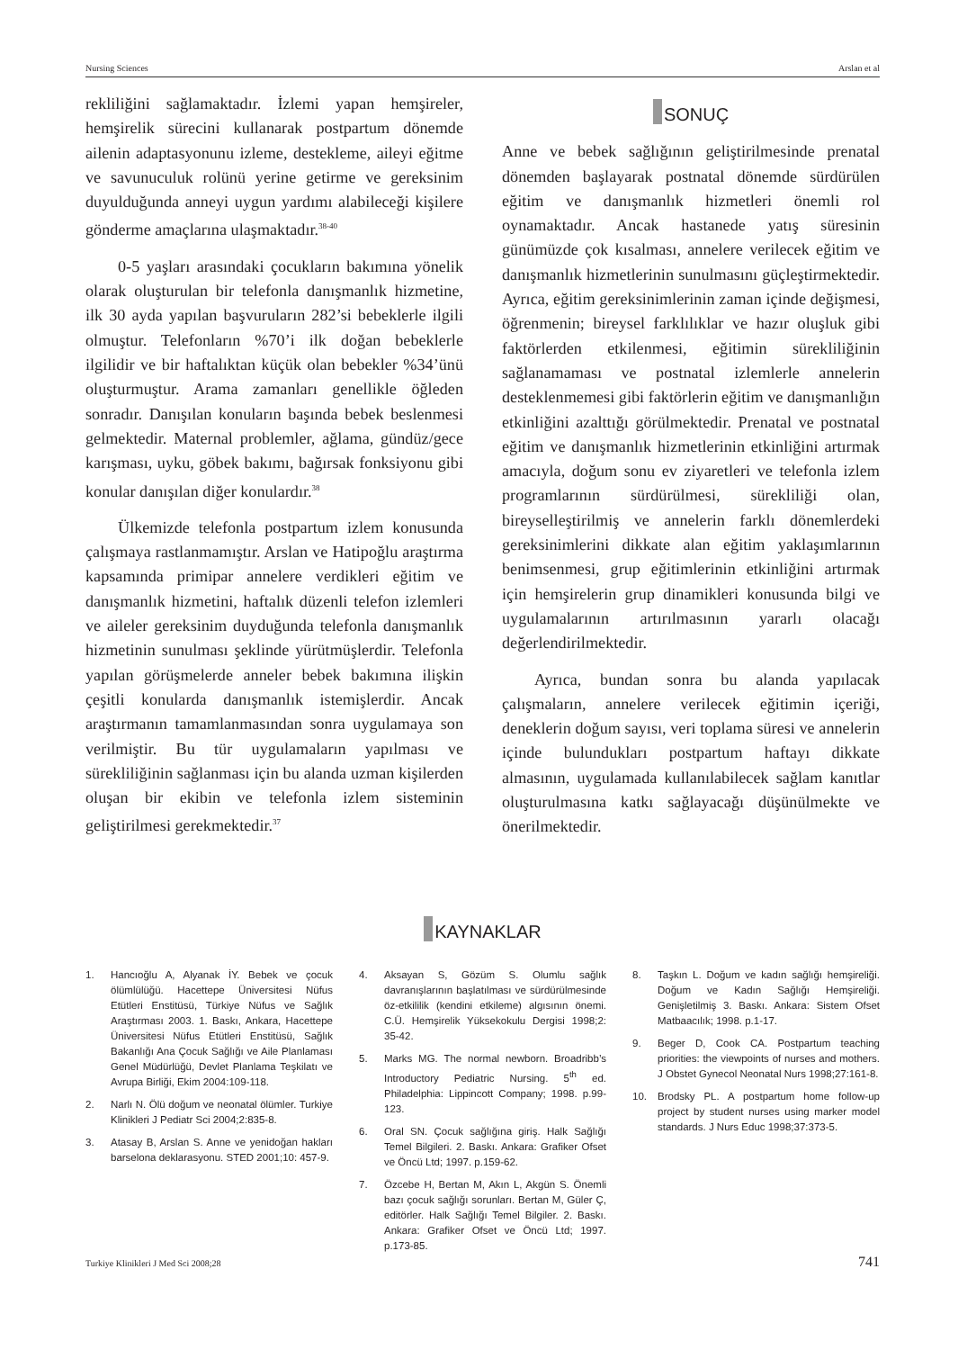Nursing Sciences Arslan et al
rekliliğini sağlamaktadır. İzlemi yapan hemşireler, hemşirelik sürecini kullanarak postpartum dönemde ailenin adaptasyonunu izleme, destekleme, aileyi eğitme ve savunuculuk rolünü yerine getirme ve gereksinim duyulduğunda anneyi uygun yardımı alabileceği kişilere gönderme amaçlarına ulaşmaktadır.<sup>38-40</sup>
0-5 yaşları arasındaki çocukların bakımına yönelik olarak oluşturulan bir telefonla danışmanlık hizmetine, ilk 30 ayda yapılan başvuruların 282’si bebeklerle ilgili olmuştur. Telefonların %70’i ilk doğan bebeklerle ilgilidir ve bir haftalıktan küçük olan bebekler %34’ünü oluşturmuştur. Arama zamanları genellikle öğleden sonradır. Danışılan konuların başında bebek beslenmesi gelmektedir. Maternal problemler, ağlama, gündüz/gece karışması, uyku, göbek bakımı, bağırsak fonksiyonu gibi konular danışılan diğer konulardır.<sup>38</sup>
Ülkemizde telefonla postpartum izlem konusunda çalışmaya rastlanmamıştır. Arslan ve Hatipoğlu araştırma kapsamında primipar annelere verdikleri eğitim ve danışmanlık hizmetini, haftalık düzenli telefon izlemleri ve aileler gereksinim duyduğunda telefonla danışmanlık hizmetinin sunulması şeklinde yürütmüşlerdir. Telefonla yapılan görüşmelerde anneler bebek bakımına ilişkin çeşitli konularda danışmanlık istemişlerdir. Ancak araştırmanın tamamlanmasından sonra uygulamaya son verilmiştir. Bu tür uygulamaların yapılması ve sürekliliğinin sağlanması için bu alanda uzman kişilerden oluşan bir ekibin ve telefonla izlem sisteminin geliştirilmesi gerekmektedir.<sup>37</sup>
SONUÇ
Anne ve bebek sağlığının geliştirilmesinde prenatal dönemden başlayarak postnatal dönemde sürdürülen eğitim ve danışmanlık hizmetleri önemli rol oynamaktadır. Ancak hastanede yatış süresinin günümüzde çok kısalması, annelere verilecek eğitim ve danışmanlık hizmetlerinin sunulmasını güçleştirmektedir. Ayrıca, eğitim gereksinimlerinin zaman içinde değişmesi, öğrenmenin; bireysel farklılıklar ve hazır oluşluk gibi faktörlerden etkilenmesi, eğitimin sürekliliğinin sağlanamaması ve postnatal izlemlerle annelerin desteklenmemesi gibi faktörlerin eğitim ve danışmanlığın etkinliğini azalttığı görülmektedir. Prenatal ve postnatal eğitim ve danışmanlık hizmetlerinin etkinliğini artırmak amacıyla, doğum sonu ev ziyaretleri ve telefonla izlem programlarının sürdürülmesi, sürekliliği olan, bireyselleştirilmiş ve annelerin farklı dönemlerdeki gereksinimlerini dikkate alan eğitim yaklaşımlarının benimsenmesi, grup eğitimlerinin etkinliğini artırmak için hemşirelerin grup dinamikleri konusunda bilgi ve uygulamalarının artırılmasının yararlı olacağı değerlendirilmektedir.
Ayrıca, bundan sonra bu alanda yapılacak çalışmaların, annelere verilecek eğitimin içeriği, deneklerin doğum sayısı, veri toplama süresi ve annelerin içinde bulundukları postpartum haftayı dikkate almasının, uygulamada kullanılabilecek sağlam kanıtlar oluşturulmasına katkı sağlayacağı düşünülmekte ve önerilmektedir.
KAYNAKLAR
1. Hancıoğlu A, Alyanak İY. Bebek ve çocuk ölümlülüğü. Hacettepe Üniversitesi Nüfus Etütleri Enstitüsü, Türkiye Nüfus ve Sağlık Araştırması 2003. 1. Baskı, Ankara, Hacettepe Üniversitesi Nüfus Etütleri Enstitüsü, Sağlık Bakanlığı Ana Çocuk Sağlığı ve Aile Planlaması Genel Müdürlüğü, Devlet Planlama Teşkilatı ve Avrupa Birliği, Ekim 2004:109-118.
2. Narlı N. Ölü doğum ve neonatal ölümler. Turkiye Klinikleri J Pediatr Sci 2004;2:835-8.
3. Atasay B, Arslan S. Anne ve yenidoğan hakları barselona deklarasyonu. STED 2001;10: 457-9.
4. Aksayan S, Gözüm S. Olumlu sağlık davranışlarının başlatılması ve sürdürülmesinde öz-etkililik (kendini etkileme) algısının önemi. C.Ü. Hemşirelik Yüksekokulu Dergisi 1998;2: 35-42.
5. Marks MG. The normal newborn. Broadribb’s Introductory Pediatric Nursing. 5<sup>th</sup> ed. Philadelphia: Lippincott Company; 1998. p.99-123.
6. Oral SN. Çocuk sağlığına giriş. Halk Sağlığı Temel Bilgileri. 2. Baskı. Ankara: Grafiker Ofset ve Öncü Ltd; 1997. p.159-62.
7. Özcebe H, Bertan M, Akın L, Akgün S. Önemli bazı çocuk sağlığı sorunları. Bertan M, Güler Ç, editörler. Halk Sağlığı Temel Bilgiler. 2. Baskı. Ankara: Grafiker Ofset ve Öncü Ltd; 1997. p.173-85.
8. Taşkın L. Doğum ve kadın sağlığı hemşireliği. Doğum ve Kadın Sağlığı Hemşireliği. Genişletilmiş 3. Baskı. Ankara: Sistem Ofset Matbaacılık; 1998. p.1-17.
9. Beger D, Cook CA. Postpartum teaching priorities: the viewpoints of nurses and mothers. J Obstet Gynecol Neonatal Nurs 1998;27:161-8.
10. Brodsky PL. A postpartum home follow-up project by student nurses using marker model standards. J Nurs Educ 1998;37:373-5.
Turkiye Klinikleri J Med Sci 2008;28 741